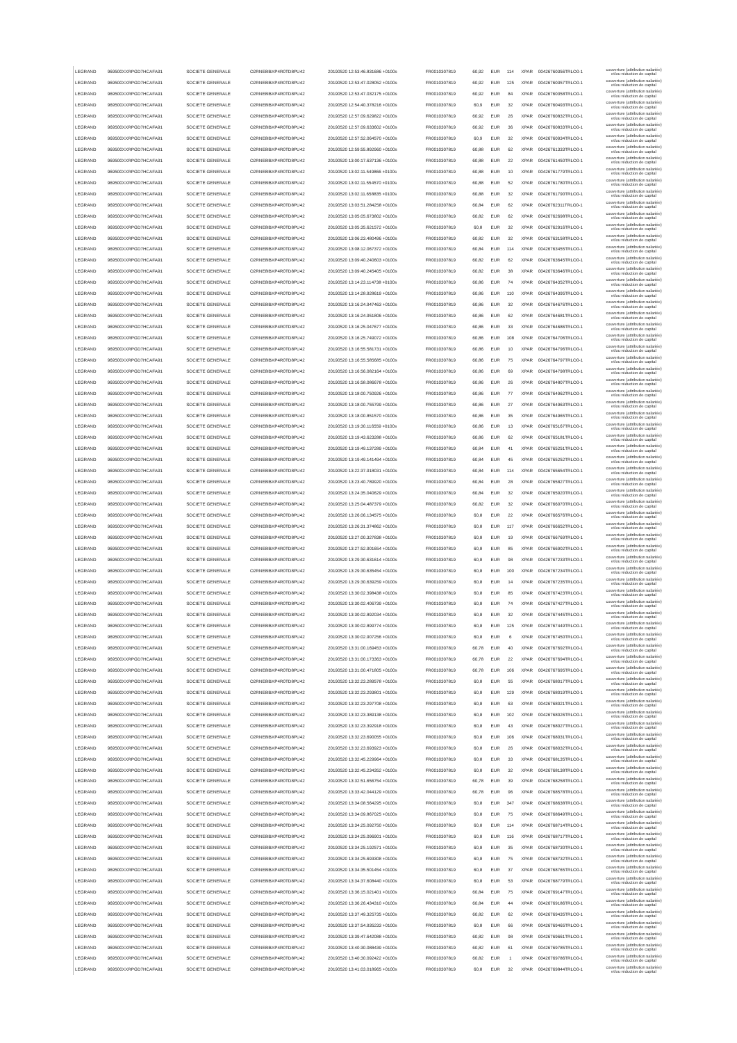| LEGRAND | 969500XXRPGD7HCAFA91 | SOCIETE GENERALE | O2RNE8IBXP4R0TD8PU42 | 20190520 12:53:46.831686 +0100s | FR0010307819 | 60,92 | EUR | 114 | XPAR | 00426760356TRLO0-1 | couverture (attribution salariée) et/ou réduction de capital |
| LEGRAND | 969500XXRPGD7HCAFA91 | SOCIETE GENERALE | O2RNE8IBXP4R0TD8PU42 | 20190520 12:53:47.028052 +0100s | FR0010307819 | 60,92 | EUR | 125 | XPAR | 00426760357TRLO0-1 | couverture (attribution salariée) et/ou réduction de capital |
| LEGRAND | 969500XXRPGD7HCAFA91 | SOCIETE GENERALE | O2RNE8IBXP4R0TD8PU42 | 20190520 12:53:47.032175 +0100s | FR0010307819 | 60,92 | EUR | 84 | XPAR | 00426760358TRLO0-1 | couverture (attribution salariée) et/ou réduction de capital |
| LEGRAND | 969500XXRPGD7HCAFA91 | SOCIETE GENERALE | O2RNE8IBXP4R0TD8PU42 | 20190520 12:54:40.378216 +0100s | FR0010307819 | 60,9 | EUR | 32 | XPAR | 00426760493TRLO0-1 | couverture (attribution salariée) et/ou réduction de capital |
| LEGRAND | 969500XXRPGD7HCAFA91 | SOCIETE GENERALE | O2RNE8IBXP4R0TD8PU42 | 20190520 12:57:09.629822 +0100s | FR0010307819 | 60,92 | EUR | 26 | XPAR | 00426760832TRLO0-1 | couverture (attribution salariée) et/ou réduction de capital |
| LEGRAND | 969500XXRPGD7HCAFA91 | SOCIETE GENERALE | O2RNE8IBXP4R0TD8PU42 | 20190520 12:57:09.633602 +0100s | FR0010307819 | 60,92 | EUR | 36 | XPAR | 00426760833TRLO0-1 | couverture (attribution salariée) et/ou réduction de capital |
| LEGRAND | 969500XXRPGD7HCAFA91 | SOCIETE GENERALE | O2RNE8IBXP4R0TD8PU42 | 20190520 12:57:52.064570 +0100s | FR0010307819 | 60,9 | EUR | 32 | XPAR | 00426760934TRLO0-1 | couverture (attribution salariée) et/ou réduction de capital |
| LEGRAND | 969500XXRPGD7HCAFA91 | SOCIETE GENERALE | O2RNE8IBXP4R0TD8PU42 | 20190520 12:59:55.892960 +0100s | FR0010307819 | 60,88 | EUR | 62 | XPAR | 00426761333TRLO0-1 | couverture (attribution salariée) et/ou réduction de capital |
| LEGRAND | 969500XXRPGD7HCAFA91 | SOCIETE GENERALE | O2RNE8IBXP4R0TD8PU42 | 20190520 13:00:17.637136 +0100s | FR0010307819 | 60,88 | EUR | 22 | XPAR | 00426761450TRLO0-1 | couverture (attribution salariée) et/ou réduction de capital |
| LEGRAND | 969500XXRPGD7HCAFA91 | SOCIETE GENERALE | O2RNE8IBXP4R0TD8PU42 | 20190520 13:02:11.549866 +0100s | FR0010307819 | 60,88 | EUR | 10 | XPAR | 00426761779TRLO0-1 | couverture (attribution salariée) et/ou réduction de capital |
| LEGRAND | 969500XXRPGD7HCAFA91 | SOCIETE GENERALE | O2RNE8IBXP4R0TD8PU42 | 20190520 13:02:11.554570 +0100s | FR0010307819 | 60,88 | EUR | 52 | XPAR | 00426761780TRLO0-1 | couverture (attribution salariée) et/ou réduction de capital |
| LEGRAND | 969500XXRPGD7HCAFA91 | SOCIETE GENERALE | O2RNE8IBXP4R0TD8PU42 | 20190520 13:02:11.658835 +0100s | FR0010307819 | 60,88 | EUR | 32 | XPAR | 00426761790TRLO0-1 | couverture (attribution salariée) et/ou réduction de capital |
| LEGRAND | 969500XXRPGD7HCAFA91 | SOCIETE GENERALE | O2RNE8IBXP4R0TD8PU42 | 20190520 13:03:51.284258 +0100s | FR0010307819 | 60,84 | EUR | 62 | XPAR | 00426762311TRLO0-1 | couverture (attribution salariée) et/ou réduction de capital |
| LEGRAND | 969500XXRPGD7HCAFA91 | SOCIETE GENERALE | O2RNE8IBXP4R0TD8PU42 | 20190520 13:05:05.673802 +0100s | FR0010307819 | 60,82 | EUR | 62 | XPAR | 00426762698TRLO0-1 | couverture (attribution salariée) et/ou réduction de capital |
| LEGRAND | 969500XXRPGD7HCAFA91 | SOCIETE GENERALE | O2RNE8IBXP4R0TD8PU42 | 20190520 13:05:35.621572 +0100s | FR0010307819 | 60,8 | EUR | 32 | XPAR | 00426762916TRLO0-1 | couverture (attribution salariée) et/ou réduction de capital |
| LEGRAND | 969500XXRPGD7HCAFA91 | SOCIETE GENERALE | O2RNE8IBXP4R0TD8PU42 | 20190520 13:06:23.480496 +0100s | FR0010307819 | 60,82 | EUR | 32 | XPAR | 00426763158TRLO0-1 | couverture (attribution salariée) et/ou réduction de capital |
| LEGRAND | 969500XXRPGD7HCAFA91 | SOCIETE GENERALE | O2RNE8IBXP4R0TD8PU42 | 20190520 13:08:12.067372 +0100s | FR0010307819 | 60,84 | EUR | 114 | XPAR | 00426763455TRLO0-1 | couverture (attribution salariée) et/ou réduction de capital |
| LEGRAND | 969500XXRPGD7HCAFA91 | SOCIETE GENERALE | O2RNE8IBXP4R0TD8PU42 | 20190520 13:09:40.240603 +0100s | FR0010307819 | 60,82 | EUR | 62 | XPAR | 00426763645TRLO0-1 | couverture (attribution salariée) et/ou réduction de capital |
| LEGRAND | 969500XXRPGD7HCAFA91 | SOCIETE GENERALE | O2RNE8IBXP4R0TD8PU42 | 20190520 13:09:40.245405 +0100s | FR0010307819 | 60,82 | EUR | 38 | XPAR | 00426763646TRLO0-1 | couverture (attribution salariée) et/ou réduction de capital |
| LEGRAND | 969500XXRPGD7HCAFA91 | SOCIETE GENERALE | O2RNE8IBXP4R0TD8PU42 | 20190520 13:14:23.114738 +0100s | FR0010307819 | 60,86 | EUR | 74 | XPAR | 00426764352TRLO0-1 | couverture (attribution salariée) et/ou réduction de capital |
| LEGRAND | 969500XXRPGD7HCAFA91 | SOCIETE GENERALE | O2RNE8IBXP4R0TD8PU42 | 20190520 13:14:28.928619 +0100s | FR0010307819 | 60,86 | EUR | 110 | XPAR | 00426764395TRLO0-1 | couverture (attribution salariée) et/ou réduction de capital |
| LEGRAND | 969500XXRPGD7HCAFA91 | SOCIETE GENERALE | O2RNE8IBXP4R0TD8PU42 | 20190520 13:16:24.947463 +0100s | FR0010307819 | 60,86 | EUR | 32 | XPAR | 00426764676TRLO0-1 | couverture (attribution salariée) et/ou réduction de capital |
| LEGRAND | 969500XXRPGD7HCAFA91 | SOCIETE GENERALE | O2RNE8IBXP4R0TD8PU42 | 20190520 13:16:24.951806 +0100s | FR0010307819 | 60,86 | EUR | 62 | XPAR | 00426764681TRLO0-1 | couverture (attribution salariée) et/ou réduction de capital |
| LEGRAND | 969500XXRPGD7HCAFA91 | SOCIETE GENERALE | O2RNE8IBXP4R0TD8PU42 | 20190520 13:16:25.047677 +0100s | FR0010307819 | 60,86 | EUR | 33 | XPAR | 00426764686TRLO0-1 | couverture (attribution salariée) et/ou réduction de capital |
| LEGRAND | 969500XXRPGD7HCAFA91 | SOCIETE GENERALE | O2RNE8IBXP4R0TD8PU42 | 20190520 13:16:25.749072 +0100s | FR0010307819 | 60,86 | EUR | 108 | XPAR | 00426764706TRLO0-1 | couverture (attribution salariée) et/ou réduction de capital |
| LEGRAND | 969500XXRPGD7HCAFA91 | SOCIETE GENERALE | O2RNE8IBXP4R0TD8PU42 | 20190520 13:16:55.581731 +0100s | FR0010307819 | 60,86 | EUR | 10 | XPAR | 00426764796TRLO0-1 | couverture (attribution salariée) et/ou réduction de capital |
| LEGRAND | 969500XXRPGD7HCAFA91 | SOCIETE GENERALE | O2RNE8IBXP4R0TD8PU42 | 20190520 13:16:55.585685 +0100s | FR0010307819 | 60,86 | EUR | 75 | XPAR | 00426764797TRLO0-1 | couverture (attribution salariée) et/ou réduction de capital |
| LEGRAND | 969500XXRPGD7HCAFA91 | SOCIETE GENERALE | O2RNE8IBXP4R0TD8PU42 | 20190520 13:16:56.082164 +0100s | FR0010307819 | 60,86 | EUR | 69 | XPAR | 00426764798TRLO0-1 | couverture (attribution salariée) et/ou réduction de capital |
| LEGRAND | 969500XXRPGD7HCAFA91 | SOCIETE GENERALE | O2RNE8IBXP4R0TD8PU42 | 20190520 13:16:58.086678 +0100s | FR0010307819 | 60,86 | EUR | 26 | XPAR | 00426764807TRLO0-1 | couverture (attribution salariée) et/ou réduction de capital |
| LEGRAND | 969500XXRPGD7HCAFA91 | SOCIETE GENERALE | O2RNE8IBXP4R0TD8PU42 | 20190520 13:18:00.750926 +0100s | FR0010307819 | 60,86 | EUR | 77 | XPAR | 00426764962TRLO0-1 | couverture (attribution salariée) et/ou réduction de capital |
| LEGRAND | 969500XXRPGD7HCAFA91 | SOCIETE GENERALE | O2RNE8IBXP4R0TD8PU42 | 20190520 13:18:00.755799 +0100s | FR0010307819 | 60,86 | EUR | 27 | XPAR | 00426764963TRLO0-1 | couverture (attribution salariée) et/ou réduction de capital |
| LEGRAND | 969500XXRPGD7HCAFA91 | SOCIETE GENERALE | O2RNE8IBXP4R0TD8PU42 | 20190520 13:18:00.851570 +0100s | FR0010307819 | 60,86 | EUR | 35 | XPAR | 00426764965TRLO0-1 | couverture (attribution salariée) et/ou réduction de capital |
| LEGRAND | 969500XXRPGD7HCAFA91 | SOCIETE GENERALE | O2RNE8IBXP4R0TD8PU42 | 20190520 13:19:30.116559 +0100s | FR0010307819 | 60,86 | EUR | 13 | XPAR | 00426765167TRLO0-1 | couverture (attribution salariée) et/ou réduction de capital |
| LEGRAND | 969500XXRPGD7HCAFA91 | SOCIETE GENERALE | O2RNE8IBXP4R0TD8PU42 | 20190520 13:19:43.623288 +0100s | FR0010307819 | 60,86 | EUR | 62 | XPAR | 00426765181TRLO0-1 | couverture (attribution salariée) et/ou réduction de capital |
| LEGRAND | 969500XXRPGD7HCAFA91 | SOCIETE GENERALE | O2RNE8IBXP4R0TD8PU42 | 20190520 13:19:49.137289 +0100s | FR0010307819 | 60,84 | EUR | 41 | XPAR | 00426765251TRLO0-1 | couverture (attribution salariée) et/ou réduction de capital |
| LEGRAND | 969500XXRPGD7HCAFA91 | SOCIETE GENERALE | O2RNE8IBXP4R0TD8PU42 | 20190520 13:19:49.141494 +0100s | FR0010307819 | 60,84 | EUR | 45 | XPAR | 00426765252TRLO0-1 | couverture (attribution salariée) et/ou réduction de capital |
| LEGRAND | 969500XXRPGD7HCAFA91 | SOCIETE GENERALE | O2RNE8IBXP4R0TD8PU42 | 20190520 13:22:37.918031 +0100s | FR0010307819 | 60,84 | EUR | 114 | XPAR | 00426765654TRLO0-1 | couverture (attribution salariée) et/ou réduction de capital |
| LEGRAND | 969500XXRPGD7HCAFA91 | SOCIETE GENERALE | O2RNE8IBXP4R0TD8PU42 | 20190520 13:23:40.789920 +0100s | FR0010307819 | 60,84 | EUR | 28 | XPAR | 00426765827TRLO0-1 | couverture (attribution salariée) et/ou réduction de capital |
| LEGRAND | 969500XXRPGD7HCAFA91 | SOCIETE GENERALE | O2RNE8IBXP4R0TD8PU42 | 20190520 13:24:35.040629 +0100s | FR0010307819 | 60,84 | EUR | 32 | XPAR | 00426765920TRLO0-1 | couverture (attribution salariée) et/ou réduction de capital |
| LEGRAND | 969500XXRPGD7HCAFA91 | SOCIETE GENERALE | O2RNE8IBXP4R0TD8PU42 | 20190520 13:25:04.487379 +0100s | FR0010307819 | 60,82 | EUR | 32 | XPAR | 00426766070TRLO0-1 | couverture (attribution salariée) et/ou réduction de capital |
| LEGRAND | 969500XXRPGD7HCAFA91 | SOCIETE GENERALE | O2RNE8IBXP4R0TD8PU42 | 20190520 13:26:06.134575 +0100s | FR0010307819 | 60,8 | EUR | 22 | XPAR | 00426766576TRLO0-1 | couverture (attribution salariée) et/ou réduction de capital |
| LEGRAND | 969500XXRPGD7HCAFA91 | SOCIETE GENERALE | O2RNE8IBXP4R0TD8PU42 | 20190520 13:26:31.374862 +0100s | FR0010307819 | 60,8 | EUR | 117 | XPAR | 00426766652TRLO0-1 | couverture (attribution salariée) et/ou réduction de capital |
| LEGRAND | 969500XXRPGD7HCAFA91 | SOCIETE GENERALE | O2RNE8IBXP4R0TD8PU42 | 20190520 13:27:00.327838 +0100s | FR0010307819 | 60,8 | EUR | 19 | XPAR | 00426766769TRLO0-1 | couverture (attribution salariée) et/ou réduction de capital |
| LEGRAND | 969500XXRPGD7HCAFA91 | SOCIETE GENERALE | O2RNE8IBXP4R0TD8PU42 | 20190520 13:27:52.901654 +0100s | FR0010307819 | 60,8 | EUR | 85 | XPAR | 00426766902TRLO0-1 | couverture (attribution salariée) et/ou réduction de capital |
| LEGRAND | 969500XXRPGD7HCAFA91 | SOCIETE GENERALE | O2RNE8IBXP4R0TD8PU42 | 20190520 13:29:30.631614 +0100s | FR0010307819 | 60,8 | EUR | 98 | XPAR | 00426767233TRLO0-1 | couverture (attribution salariée) et/ou réduction de capital |
| LEGRAND | 969500XXRPGD7HCAFA91 | SOCIETE GENERALE | O2RNE8IBXP4R0TD8PU42 | 20190520 13:29:30.635454 +0100s | FR0010307819 | 60,8 | EUR | 100 | XPAR | 00426767234TRLO0-1 | couverture (attribution salariée) et/ou réduction de capital |
| LEGRAND | 969500XXRPGD7HCAFA91 | SOCIETE GENERALE | O2RNE8IBXP4R0TD8PU42 | 20190520 13:29:30.639259 +0100s | FR0010307819 | 60,8 | EUR | 14 | XPAR | 00426767235TRLO0-1 | couverture (attribution salariée) et/ou réduction de capital |
| LEGRAND | 969500XXRPGD7HCAFA91 | SOCIETE GENERALE | O2RNE8IBXP4R0TD8PU42 | 20190520 13:30:02.398438 +0100s | FR0010307819 | 60,8 | EUR | 85 | XPAR | 00426767423TRLO0-1 | couverture (attribution salariée) et/ou réduction de capital |
| LEGRAND | 969500XXRPGD7HCAFA91 | SOCIETE GENERALE | O2RNE8IBXP4R0TD8PU42 | 20190520 13:30:02.406739 +0100s | FR0010307819 | 60,8 | EUR | 74 | XPAR | 00426767427TRLO0-1 | couverture (attribution salariée) et/ou réduction de capital |
| LEGRAND | 969500XXRPGD7HCAFA91 | SOCIETE GENERALE | O2RNE8IBXP4R0TD8PU42 | 20190520 13:30:02.892034 +0100s | FR0010307819 | 60,8 | EUR | 32 | XPAR | 00426767445TRLO0-1 | couverture (attribution salariée) et/ou réduction de capital |
| LEGRAND | 969500XXRPGD7HCAFA91 | SOCIETE GENERALE | O2RNE8IBXP4R0TD8PU42 | 20190520 13:30:02.899774 +0100s | FR0010307819 | 60,8 | EUR | 125 | XPAR | 00426767449TRLO0-1 | couverture (attribution salariée) et/ou réduction de capital |
| LEGRAND | 969500XXRPGD7HCAFA91 | SOCIETE GENERALE | O2RNE8IBXP4R0TD8PU42 | 20190520 13:30:02.907256 +0100s | FR0010307819 | 60,8 | EUR | 6 | XPAR | 00426767450TRLO0-1 | couverture (attribution salariée) et/ou réduction de capital |
| LEGRAND | 969500XXRPGD7HCAFA91 | SOCIETE GENERALE | O2RNE8IBXP4R0TD8PU42 | 20190520 13:31:00.169453 +0100s | FR0010307819 | 60,78 | EUR | 40 | XPAR | 00426767692TRLO0-1 | couverture (attribution salariée) et/ou réduction de capital |
| LEGRAND | 969500XXRPGD7HCAFA91 | SOCIETE GENERALE | O2RNE8IBXP4R0TD8PU42 | 20190520 13:31:00.173363 +0100s | FR0010307819 | 60,78 | EUR | 22 | XPAR | 00426767694TRLO0-1 | couverture (attribution salariée) et/ou réduction de capital |
| LEGRAND | 969500XXRPGD7HCAFA91 | SOCIETE GENERALE | O2RNE8IBXP4R0TD8PU42 | 20190520 13:31:00.471805 +0100s | FR0010307819 | 60,78 | EUR | 106 | XPAR | 00426767695TRLO0-1 | couverture (attribution salariée) et/ou réduction de capital |
| LEGRAND | 969500XXRPGD7HCAFA91 | SOCIETE GENERALE | O2RNE8IBXP4R0TD8PU42 | 20190520 13:32:23.289578 +0100s | FR0010307819 | 60,8 | EUR | 55 | XPAR | 00426768017TRLO0-1 | couverture (attribution salariée) et/ou réduction de capital |
| LEGRAND | 969500XXRPGD7HCAFA91 | SOCIETE GENERALE | O2RNE8IBXP4R0TD8PU42 | 20190520 13:32:23.293801 +0100s | FR0010307819 | 60,8 | EUR | 129 | XPAR | 00426768019TRLO0-1 | couverture (attribution salariée) et/ou réduction de capital |
| LEGRAND | 969500XXRPGD7HCAFA91 | SOCIETE GENERALE | O2RNE8IBXP4R0TD8PU42 | 20190520 13:32:23.297708 +0100s | FR0010307819 | 60,8 | EUR | 63 | XPAR | 00426768021TRLO0-1 | couverture (attribution salariée) et/ou réduction de capital |
| LEGRAND | 969500XXRPGD7HCAFA91 | SOCIETE GENERALE | O2RNE8IBXP4R0TD8PU42 | 20190520 13:32:23.389138 +0100s | FR0010307819 | 60,8 | EUR | 102 | XPAR | 00426768026TRLO0-1 | couverture (attribution salariée) et/ou réduction de capital |
| LEGRAND | 969500XXRPGD7HCAFA91 | SOCIETE GENERALE | O2RNE8IBXP4R0TD8PU42 | 20190520 13:32:23.392918 +0100s | FR0010307819 | 60,8 | EUR | 43 | XPAR | 00426768027TRLO0-1 | couverture (attribution salariée) et/ou réduction de capital |
| LEGRAND | 969500XXRPGD7HCAFA91 | SOCIETE GENERALE | O2RNE8IBXP4R0TD8PU42 | 20190520 13:32:23.690055 +0100s | FR0010307819 | 60,8 | EUR | 106 | XPAR | 00426768031TRLO0-1 | couverture (attribution salariée) et/ou réduction de capital |
| LEGRAND | 969500XXRPGD7HCAFA91 | SOCIETE GENERALE | O2RNE8IBXP4R0TD8PU42 | 20190520 13:32:23.693923 +0100s | FR0010307819 | 60,8 | EUR | 26 | XPAR | 00426768032TRLO0-1 | couverture (attribution salariée) et/ou réduction de capital |
| LEGRAND | 969500XXRPGD7HCAFA91 | SOCIETE GENERALE | O2RNE8IBXP4R0TD8PU42 | 20190520 13:32:45.229964 +0100s | FR0010307819 | 60,8 | EUR | 33 | XPAR | 00426768135TRLO0-1 | couverture (attribution salariée) et/ou réduction de capital |
| LEGRAND | 969500XXRPGD7HCAFA91 | SOCIETE GENERALE | O2RNE8IBXP4R0TD8PU42 | 20190520 13:32:45.234352 +0100s | FR0010307819 | 60,8 | EUR | 32 | XPAR | 00426768138TRLO0-1 | couverture (attribution salariée) et/ou réduction de capital |
| LEGRAND | 969500XXRPGD7HCAFA91 | SOCIETE GENERALE | O2RNE8IBXP4R0TD8PU42 | 20190520 13:32:51.656754 +0100s | FR0010307819 | 60,78 | EUR | 39 | XPAR | 00426768258TRLO0-1 | couverture (attribution salariée) et/ou réduction de capital |
| LEGRAND | 969500XXRPGD7HCAFA91 | SOCIETE GENERALE | O2RNE8IBXP4R0TD8PU42 | 20190520 13:33:42.044129 +0100s | FR0010307819 | 60,78 | EUR | 96 | XPAR | 00426768578TRLO0-1 | couverture (attribution salariée) et/ou réduction de capital |
| LEGRAND | 969500XXRPGD7HCAFA91 | SOCIETE GENERALE | O2RNE8IBXP4R0TD8PU42 | 20190520 13:34:08.564295 +0100s | FR0010307819 | 60,8 | EUR | 347 | XPAR | 00426768638TRLO0-1 | couverture (attribution salariée) et/ou réduction de capital |
| LEGRAND | 969500XXRPGD7HCAFA91 | SOCIETE GENERALE | O2RNE8IBXP4R0TD8PU42 | 20190520 13:34:09.867025 +0100s | FR0010307819 | 60,8 | EUR | 75 | XPAR | 00426768649TRLO0-1 | couverture (attribution salariée) et/ou réduction de capital |
| LEGRAND | 969500XXRPGD7HCAFA91 | SOCIETE GENERALE | O2RNE8IBXP4R0TD8PU42 | 20190520 13:34:25.092750 +0100s | FR0010307819 | 60,8 | EUR | 114 | XPAR | 00426768714TRLO0-1 | couverture (attribution salariée) et/ou réduction de capital |
| LEGRAND | 969500XXRPGD7HCAFA91 | SOCIETE GENERALE | O2RNE8IBXP4R0TD8PU42 | 20190520 13:34:25.096901 +0100s | FR0010307819 | 60,8 | EUR | 116 | XPAR | 00426768717TRLO0-1 | couverture (attribution salariée) et/ou réduction de capital |
| LEGRAND | 969500XXRPGD7HCAFA91 | SOCIETE GENERALE | O2RNE8IBXP4R0TD8PU42 | 20190520 13:34:25.192571 +0100s | FR0010307819 | 60,8 | EUR | 35 | XPAR | 00426768730TRLO0-1 | couverture (attribution salariée) et/ou réduction de capital |
| LEGRAND | 969500XXRPGD7HCAFA91 | SOCIETE GENERALE | O2RNE8IBXP4R0TD8PU42 | 20190520 13:34:25.693308 +0100s | FR0010307819 | 60,8 | EUR | 75 | XPAR | 00426768732TRLO0-1 | couverture (attribution salariée) et/ou réduction de capital |
| LEGRAND | 969500XXRPGD7HCAFA91 | SOCIETE GENERALE | O2RNE8IBXP4R0TD8PU42 | 20190520 13:34:35.501454 +0100s | FR0010307819 | 60,8 | EUR | 37 | XPAR | 00426768765TRLO0-1 | couverture (attribution salariée) et/ou réduction de capital |
| LEGRAND | 969500XXRPGD7HCAFA91 | SOCIETE GENERALE | O2RNE8IBXP4R0TD8PU42 | 20190520 13:34:37.608440 +0100s | FR0010307819 | 60,8 | EUR | 53 | XPAR | 00426768779TRLO0-1 | couverture (attribution salariée) et/ou réduction de capital |
| LEGRAND | 969500XXRPGD7HCAFA91 | SOCIETE GENERALE | O2RNE8IBXP4R0TD8PU42 | 20190520 13:36:15.021401 +0100s | FR0010307819 | 60,84 | EUR | 75 | XPAR | 00426769147TRLO0-1 | couverture (attribution salariée) et/ou réduction de capital |
| LEGRAND | 969500XXRPGD7HCAFA91 | SOCIETE GENERALE | O2RNE8IBXP4R0TD8PU42 | 20190520 13:36:26.434310 +0100s | FR0010307819 | 60,84 | EUR | 44 | XPAR | 00426769186TRLO0-1 | couverture (attribution salariée) et/ou réduction de capital |
| LEGRAND | 969500XXRPGD7HCAFA91 | SOCIETE GENERALE | O2RNE8IBXP4R0TD8PU42 | 20190520 13:37:49.325735 +0100s | FR0010307819 | 60,82 | EUR | 62 | XPAR | 00426769435TRLO0-1 | couverture (attribution salariée) et/ou réduction de capital |
| LEGRAND | 969500XXRPGD7HCAFA91 | SOCIETE GENERALE | O2RNE8IBXP4R0TD8PU42 | 20190520 13:37:54.935233 +0100s | FR0010307819 | 60,8 | EUR | 66 | XPAR | 00426769465TRLO0-1 | couverture (attribution salariée) et/ou réduction de capital |
| LEGRAND | 969500XXRPGD7HCAFA91 | SOCIETE GENERALE | O2RNE8IBXP4R0TD8PU42 | 20190520 13:39:47.642088 +0100s | FR0010307819 | 60,82 | EUR | 98 | XPAR | 00426769661TRLO0-1 | couverture (attribution salariée) et/ou réduction de capital |
| LEGRAND | 969500XXRPGD7HCAFA91 | SOCIETE GENERALE | O2RNE8IBXP4R0TD8PU42 | 20190520 13:40:30.088439 +0100s | FR0010307819 | 60,82 | EUR | 61 | XPAR | 00426769785TRLO0-1 | couverture (attribution salariée) et/ou réduction de capital |
| LEGRAND | 969500XXRPGD7HCAFA91 | SOCIETE GENERALE | O2RNE8IBXP4R0TD8PU42 | 20190520 13:40:30.092422 +0100s | FR0010307819 | 60,82 | EUR | 1 | XPAR | 00426769786TRLO0-1 | couverture (attribution salariée) et/ou réduction de capital |
| LEGRAND | 969500XXRPGD7HCAFA91 | SOCIETE GENERALE | O2RNE8IBXP4R0TD8PU42 | 20190520 13:41:03.018965 +0100s | FR0010307819 | 60,8 | EUR | 32 | XPAR | 00426769844TRLO0-1 | couverture (attribution salariée) et/ou réduction de capital |